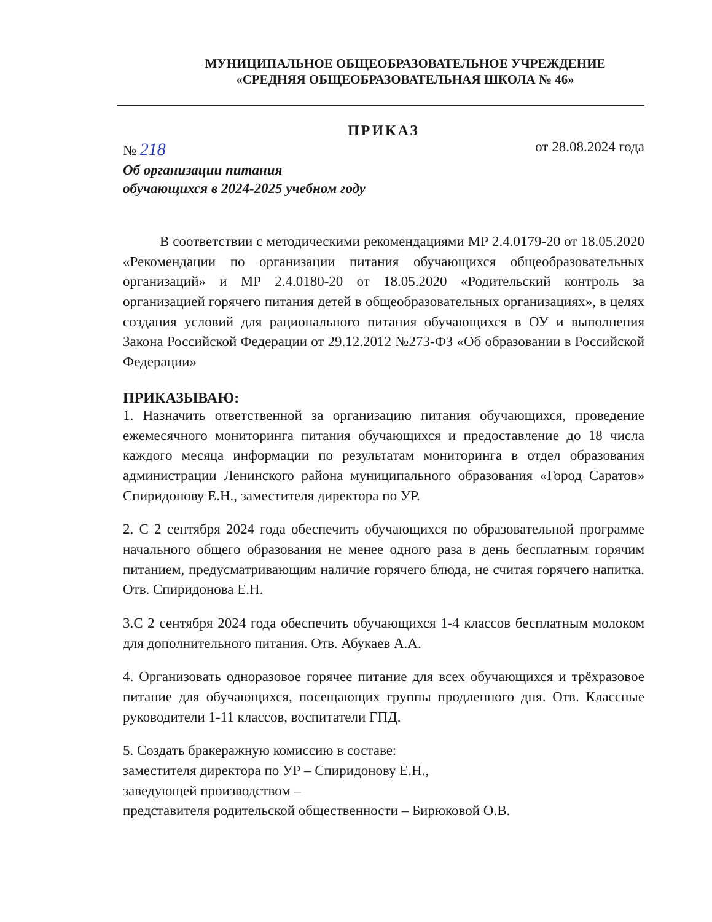МУНИЦИПАЛЬНОЕ ОБЩЕОБРАЗОВАТЕЛЬНОЕ УЧРЕЖДЕНИЕ
«СРЕДНЯЯ ОБЩЕОБРАЗОВАТЕЛЬНАЯ ШКОЛА № 46»
ПРИКАЗ
№ 218
от 28.08.2024 года
Об организации питания
обучающихся в 2024-2025 учебном году
В соответствии с методическими рекомендациями МР 2.4.0179-20 от 18.05.2020 «Рекомендации по организации питания обучающихся общеобразовательных организаций» и МР 2.4.0180-20 от 18.05.2020 «Родительский контроль за организацией горячего питания детей в общеобразовательных организациях», в целях создания условий для рационального питания обучающихся в ОУ и выполнения Закона Российской Федерации от 29.12.2012 №273-ФЗ «Об образовании в Российской Федерации»
ПРИКАЗЫВАЮ:
1. Назначить ответственной за организацию питания обучающихся, проведение ежемесячного мониторинга питания обучающихся и предоставление до 18 числа каждого месяца информации по результатам мониторинга в отдел образования администрации Ленинского района муниципального образования «Город Саратов» Спиридонову Е.Н., заместителя директора по УР.
2. С 2 сентября 2024 года обеспечить обучающихся по образовательной программе начального общего образования не менее одного раза в день бесплатным горячим питанием, предусматривающим наличие горячего блюда, не считая горячего напитка. Отв. Спиридонова Е.Н.
3.С 2 сентября 2024 года обеспечить обучающихся 1-4 классов бесплатным молоком для дополнительного питания. Отв. Абукаев А.А.
4. Организовать одноразовое горячее питание для всех обучающихся и трёхразовое питание для обучающихся, посещающих группы продленного дня. Отв. Классные руководители 1-11 классов, воспитатели ГПД.
5. Создать бракеражную комиссию в составе:
заместителя директора по УР – Спиридонову Е.Н.,
заведующей производством –
представителя родительской общественности – Бирюковой О.В.